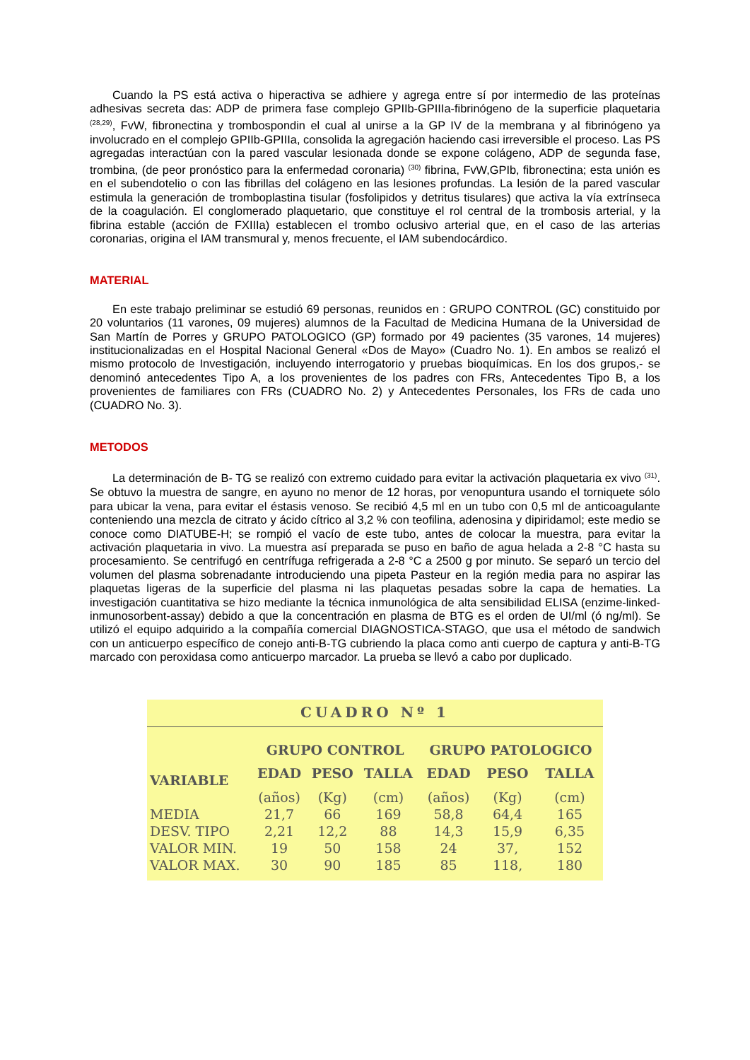Cuando la PS está activa o hiperactiva se adhiere y agrega entre sí por intermedio de las proteínas adhesivas secreta das: ADP de primera fase complejo GPIIb-GPIIIa-fibrinógeno de la superficie plaquetaria <sup>(28,29)</sup>, FvW, fibronectina y trombospondin el cual al unirse a la GP IV de la membrana y al fibrinógeno ya involucrado en el complejo GPIIb-GPIIIa, consolida la agregación haciendo casi irreversible el proceso. Las PS agregadas interactúan con la pared vascular lesionada donde se expone colágeno, ADP de segunda fase, trombina, (de peor pronóstico para la enfermedad coronaria) <sup>(30)</sup> fibrina, FvW,GPIb, fibronectina; esta unión es en el subendotelio o con las fibrillas del colágeno en las lesiones profundas. La lesión de la pared vascular estimula la generación de tromboplastina tisular (fosfolipidos y detritus tisulares) que activa la vía extrínseca de la coagulación. El conglomerado plaquetario, que constituye el rol central de la trombosis arterial, y la fibrina estable (acción de FXIIIa) establecen el trombo oclusivo arterial que, en el caso de las arterias coronarias, origina el IAM transmural y, menos frecuente, el IAM subendocárdico.
MATERIAL
En este trabajo preliminar se estudió 69 personas, reunidos en : GRUPO CONTROL (GC) constituido por 20 voluntarios (11 varones, 09 mujeres) alumnos de la Facultad de Medicina Humana de la Universidad de San Martín de Porres y GRUPO PATOLOGICO (GP) formado por 49 pacientes (35 varones, 14 mujeres) institucionalizadas en el Hospital Nacional General «Dos de Mayo» (Cuadro No. 1). En ambos se realizó el mismo protocolo de Investigación, incluyendo interrogatorio y pruebas bioquímicas. En los dos grupos,- se denominó antecedentes Tipo A, a los provenientes de los padres con FRs, Antecedentes Tipo B, a los provenientes de familiares con FRs (CUADRO No. 2) y Antecedentes Personales, los FRs de cada uno (CUADRO No. 3).
METODOS
La determinación de B- TG se realizó con extremo cuidado para evitar la activación plaquetaria ex vivo <sup>(31)</sup>. Se obtuvo la muestra de sangre, en ayuno no menor de 12 horas, por venopuntura usando el torniquete sólo para ubicar la vena, para evitar el éstasis venoso. Se recibió 4,5 ml en un tubo con 0,5 ml de anticoagulante conteniendo una mezcla de citrato y ácido cítrico al 3,2 % con teofilina, adenosina y dipiridamol; este medio se conoce como DIATUBE-H; se rompió el vacío de este tubo, antes de colocar la muestra, para evitar la activación plaquetaria in vivo. La muestra así preparada se puso en baño de agua helada a 2-8 °C hasta su procesamiento. Se centrifugó en centrífuga refrigerada a 2-8 °C a 2500 g por minuto. Se separó un tercio del volumen del plasma sobrenadante introduciendo una pipeta Pasteur en la región media para no aspirar las plaquetas ligeras de la superficie del plasma ni las plaquetas pesadas sobre la capa de hematies. La investigación cuantitativa se hizo mediante la técnica inmunológica de alta sensibilidad ELISA (enzime-linked-inmunosorbent-assay) debido a que la concentración en plasma de BTG es el orden de UI/ml (ó ng/ml). Se utilizó el equipo adquirido a la compañía comercial DIAGNOSTICA-STAGO, que usa el método de sandwich con un anticuerpo específico de conejo anti-B-TG cubriendo la placa como anti cuerpo de captura y anti-B-TG marcado con peroxidasa como anticuerpo marcador. La prueba se llevó a cabo por duplicado.
CUADRO Nº 1
| | GRUPO CONTROL | | | GRUPO PATOLOGICO | | |
| --- | --- | --- | --- | --- | --- | --- |
| VARIABLE | EDAD | PESO | TALLA | EDAD | PESO | TALLA |
| | (años) | (Kg) | (cm) | (años) | (Kg) | (cm) |
| MEDIA | 21,7 | 66 | 169 | 58,8 | 64,4 | 165 |
| DESV. TIPO | 2,21 | 12,2 | 88 | 14,3 | 15,9 | 6,35 |
| VALOR MIN. | 19 | 50 | 158 | 24 | 37, | 152 |
| VALOR MAX. | 30 | 90 | 185 | 85 | 118, | 180 |